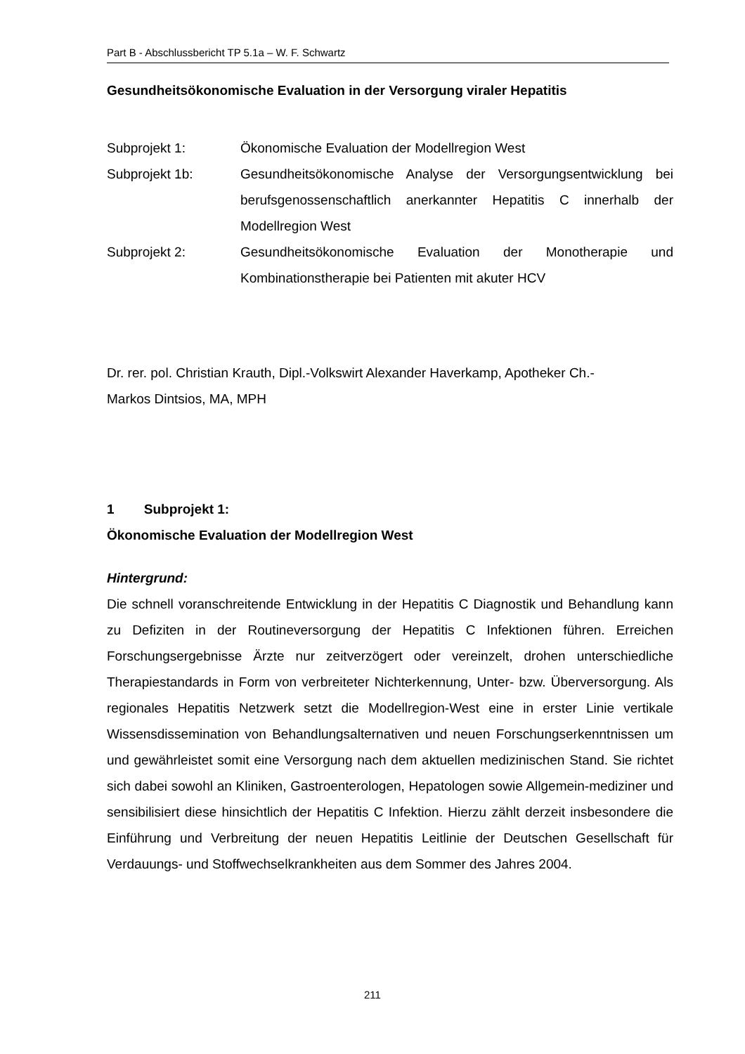Part B - Abschlussbericht TP 5.1a – W. F. Schwartz
Gesundheitsökonomische Evaluation in der Versorgung viraler Hepatitis
Subprojekt 1: Ökonomische Evaluation der Modellregion West
Subprojekt 1b: Gesundheitsökonomische Analyse der Versorgungsentwicklung bei berufsgenossenschaftlich anerkannter Hepatitis C innerhalb der Modellregion West
Subprojekt 2: Gesundheitsökonomische Evaluation der Monotherapie und Kombinationstherapie bei Patienten mit akuter HCV
Dr. rer. pol. Christian Krauth, Dipl.-Volkswirt Alexander Haverkamp, Apotheker Ch.-
Markos Dintsios, MA, MPH
1 Subprojekt 1:
Ökonomische Evaluation der Modellregion West
Hintergrund:
Die schnell voranschreitende Entwicklung in der Hepatitis C Diagnostik und Behandlung kann zu Defiziten in der Routineversorgung der Hepatitis C Infektionen führen. Erreichen Forschungsergebnisse Ärzte nur zeitverzögert oder vereinzelt, drohen unterschiedliche Therapiestandards in Form von verbreiteter Nichterkennung, Unter- bzw. Überversorgung. Als regionales Hepatitis Netzwerk setzt die Modellregion-West eine in erster Linie vertikale Wissensdissemination von Behandlungsalternativen und neuen Forschungserkenntnissen um und gewährleistet somit eine Versorgung nach dem aktuellen medizinischen Stand. Sie richtet sich dabei sowohl an Kliniken, Gastroenterologen, Hepatologen sowie Allgemein-mediziner und sensibilisiert diese hinsichtlich der Hepatitis C Infektion. Hierzu zählt derzeit insbesondere die Einführung und Verbreitung der neuen Hepatitis Leitlinie der Deutschen Gesellschaft für Verdauungs- und Stoffwechselkrankheiten aus dem Sommer des Jahres 2004.
211